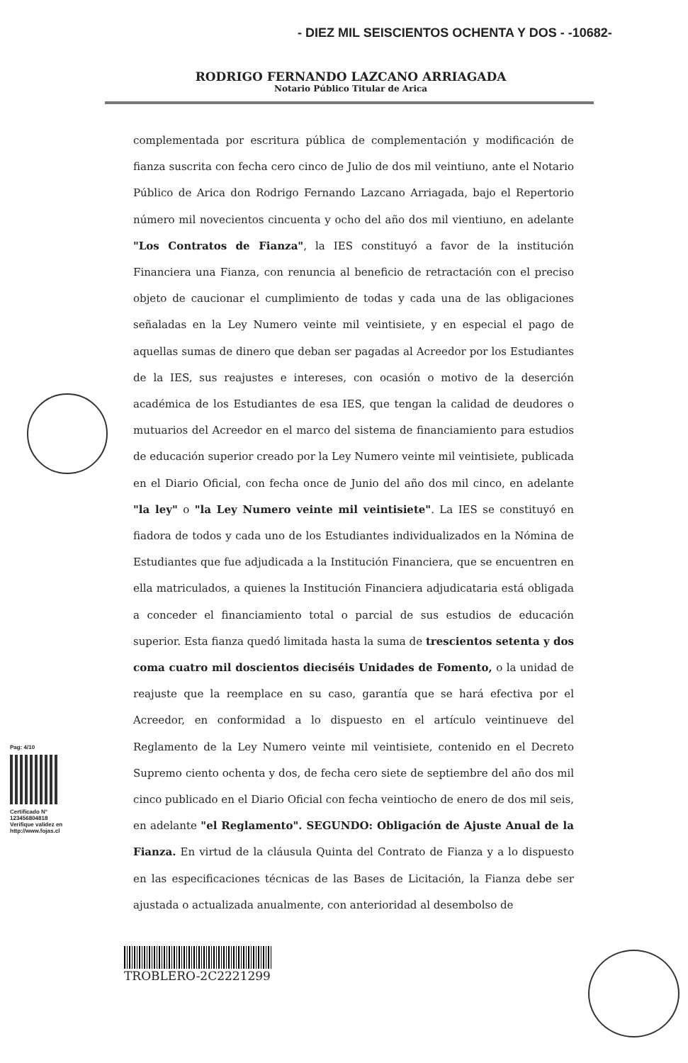- DIEZ MIL SEISCIENTOS OCHENTA Y DOS - -10682-
RODRIGO FERNANDO LAZCANO ARRIAGADA
Notario Público Titular de Arica
complementada por escritura pública de complementación y modificación de fianza suscrita con fecha cero cinco de Julio de dos mil veintiuno, ante el Notario Público de Arica don Rodrigo Fernando Lazcano Arriagada, bajo el Repertorio número mil novecientos cincuenta y ocho del año dos mil vientiuno, en adelante "Los Contratos de Fianza", la IES constituyó a favor de la institución Financiera una Fianza, con renuncia al beneficio de retractación con el preciso objeto de caucionar el cumplimiento de todas y cada una de las obligaciones señaladas en la Ley Numero veinte mil veintisiete, y en especial el pago de aquellas sumas de dinero que deban ser pagadas al Acreedor por los Estudiantes de la IES, sus reajustes e intereses, con ocasión o motivo de la deserción académica de los Estudiantes de esa IES, que tengan la calidad de deudores o mutuarios del Acreedor en el marco del sistema de financiamiento para estudios de educación superior creado por la Ley Numero veinte mil veintisiete, publicada en el Diario Oficial, con fecha once de Junio del año dos mil cinco, en adelante "la ley" o "la Ley Numero veinte mil veintisiete". La IES se constituyó en fiadora de todos y cada uno de los Estudiantes individualizados en la Nómina de Estudiantes que fue adjudicada a la Institución Financiera, que se encuentren en ella matriculados, a quienes la Institución Financiera adjudicataria está obligada a conceder el financiamiento total o parcial de sus estudios de educación superior. Esta fianza quedó limitada hasta la suma de trescientos setenta y dos coma cuatro mil doscientos dieciséis Unidades de Fomento, o la unidad de reajuste que la reemplace en su caso, garantía que se hará efectiva por el Acreedor, en conformidad a lo dispuesto en el artículo veintinueve del Reglamento de la Ley Numero veinte mil veintisiete, contenido en el Decreto Supremo ciento ochenta y dos, de fecha cero siete de septiembre del año dos mil cinco publicado en el Diario Oficial con fecha veintiocho de enero de dos mil seis, en adelante "el Reglamento". SEGUNDO: Obligación de Ajuste Anual de la Fianza. En virtud de la cláusula Quinta del Contrato de Fianza y a lo dispuesto en las especificaciones técnicas de las Bases de Licitación, la Fianza debe ser ajustada o actualizada anualmente, con anterioridad al desembolso de
Pag: 4/10
Certificado N°
123456804818
Verifique validez en
http://www.fojas.cl
TROBLERO-2C2221299